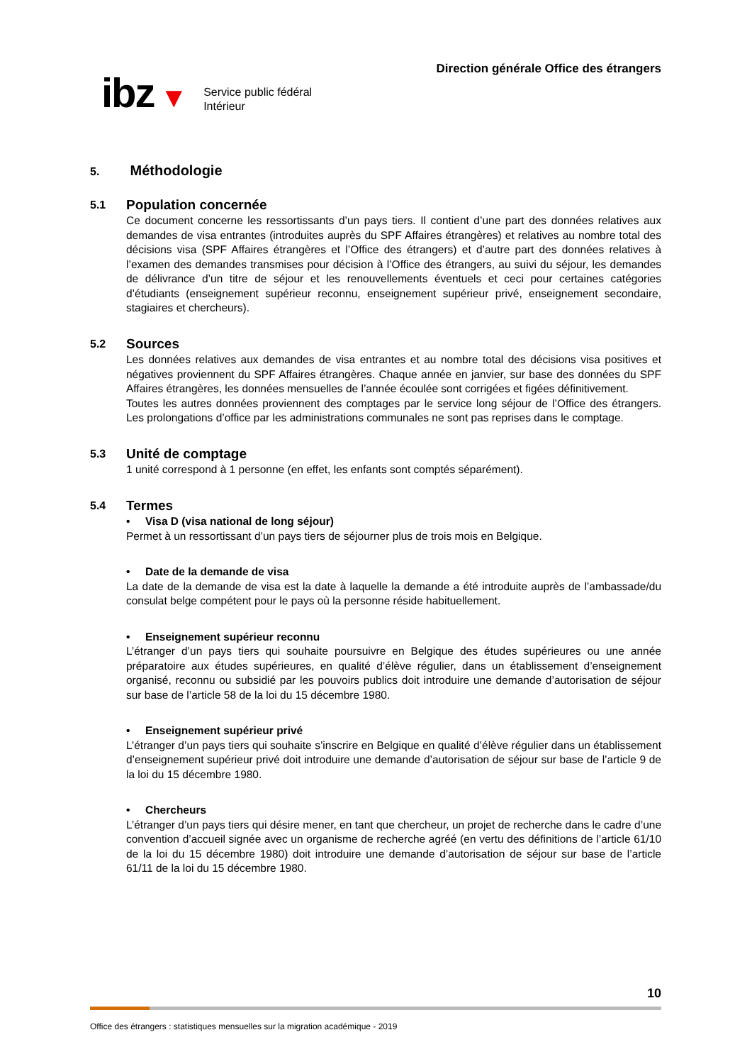ibz ▼
Service public fédéral
Intérieur
Direction générale Office des étrangers
5. Méthodologie
5.1 Population concernée
Ce document concerne les ressortissants d’un pays tiers. Il contient d’une part des données relatives aux demandes de visa entrantes (introduites auprès du SPF Affaires étrangères) et relatives au nombre total des décisions visa (SPF Affaires étrangères et l’Office des étrangers) et d’autre part des données relatives à l’examen des demandes transmises pour décision à l’Office des étrangers, au suivi du séjour, les demandes de délivrance d’un titre de séjour et les renouvellements éventuels et ceci pour certaines catégories d’étudiants (enseignement supérieur reconnu, enseignement supérieur privé, enseignement secondaire, stagiaires et chercheurs).
5.2 Sources
Les données relatives aux demandes de visa entrantes et au nombre total des décisions visa positives et négatives proviennent du SPF Affaires étrangères. Chaque année en janvier, sur base des données du SPF Affaires étrangères, les données mensuelles de l’année écoulée sont corrigées et figées définitivement.
Toutes les autres données proviennent des comptages par le service long séjour de l’Office des étrangers. Les prolongations d’office par les administrations communales ne sont pas reprises dans le comptage.
5.3 Unité de comptage
1 unité correspond à 1 personne (en effet, les enfants sont comptés séparément).
5.4 Termes
• Visa D (visa national de long séjour)
Permet à un ressortissant d’un pays tiers de séjourner plus de trois mois en Belgique.
• Date de la demande de visa
La date de la demande de visa est la date à laquelle la demande a été introduite auprès de l’ambassade/du consulat belge compétent pour le pays où la personne réside habituellement.
• Enseignement supérieur reconnu
L’étranger d’un pays tiers qui souhaite poursuivre en Belgique des études supérieures ou une année préparatoire aux études supérieures, en qualité d’élève régulier, dans un établissement d’enseignement organisé, reconnu ou subsidié par les pouvoirs publics doit introduire une demande d’autorisation de séjour sur base de l’article 58 de la loi du 15 décembre 1980.
• Enseignement supérieur privé
L’étranger d’un pays tiers qui souhaite s’inscrire en Belgique en qualité d’élève régulier dans un établissement d’enseignement supérieur privé doit introduire une demande d’autorisation de séjour sur base de l’article 9 de la loi du 15 décembre 1980.
• Chercheurs
L’étranger d’un pays tiers qui désire mener, en tant que chercheur, un projet de recherche dans le cadre d’une convention d’accueil signée avec un organisme de recherche agréé (en vertu des définitions de l’article 61/10 de la loi du 15 décembre 1980) doit introduire une demande d’autorisation de séjour sur base de l’article 61/11 de la loi du 15 décembre 1980.
10
Office des étrangers : statistiques mensuelles sur la migration académique - 2019